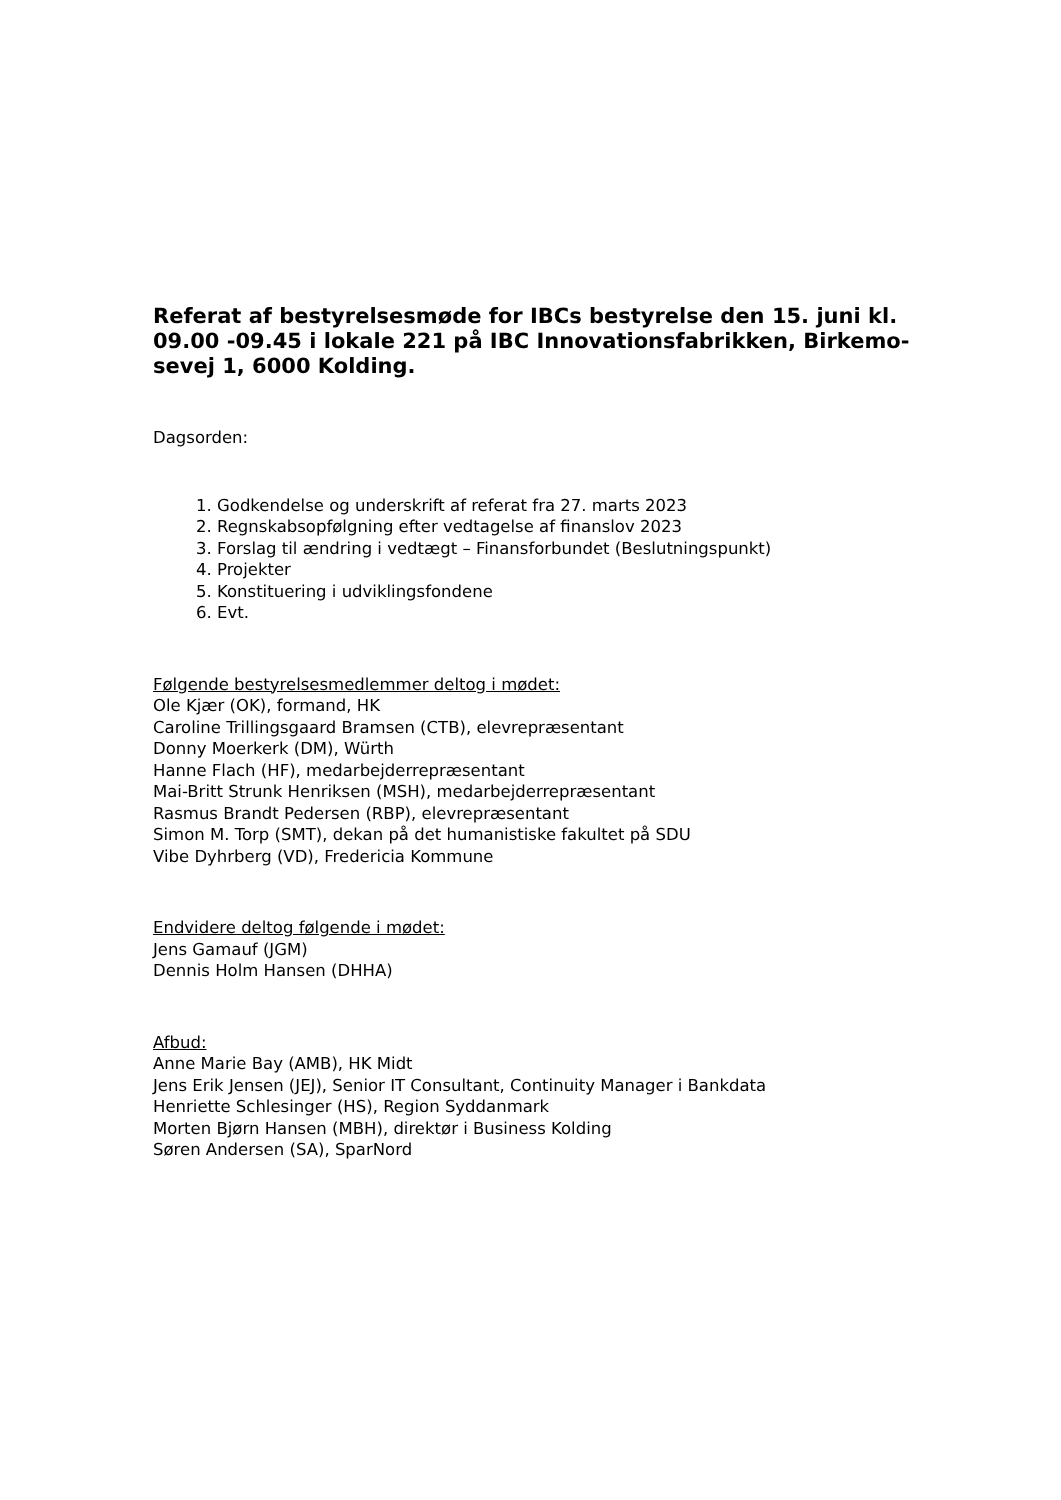Referat af bestyrelsesmøde for IBCs bestyrelse den 15. juni kl. 09.00 -09.45 i lokale 221 på IBC Innovationsfabrikken, Birkemo-sevej 1, 6000 Kolding.
Dagsorden:
1. Godkendelse og underskrift af referat fra 27. marts 2023
2. Regnskabsopfølgning efter vedtagelse af finanslov 2023
3. Forslag til ændring i vedtægt – Finansforbundet (Beslutningspunkt)
4. Projekter
5. Konstituering i udviklingsfondene
6. Evt.
Følgende bestyrelsesmedlemmer deltog i mødet:
Ole Kjær (OK), formand, HK
Caroline Trillingsgaard Bramsen (CTB), elevrepræsentant
Donny Moerkerk (DM), Würth
Hanne Flach (HF), medarbejderrepræsentant
Mai-Britt Strunk Henriksen (MSH), medarbejderrepræsentant
Rasmus Brandt Pedersen (RBP), elevrepræsentant
Simon M. Torp (SMT), dekan på det humanistiske fakultet på SDU
Vibe Dyhrberg (VD), Fredericia Kommune
Endvidere deltog følgende i mødet:
Jens Gamauf (JGM)
Dennis Holm Hansen (DHHA)
Afbud:
Anne Marie Bay (AMB), HK Midt
Jens Erik Jensen (JEJ), Senior IT Consultant, Continuity Manager i Bankdata
Henriette Schlesinger (HS), Region Syddanmark
Morten Bjørn Hansen (MBH), direktør i Business Kolding
Søren Andersen (SA), SparNord